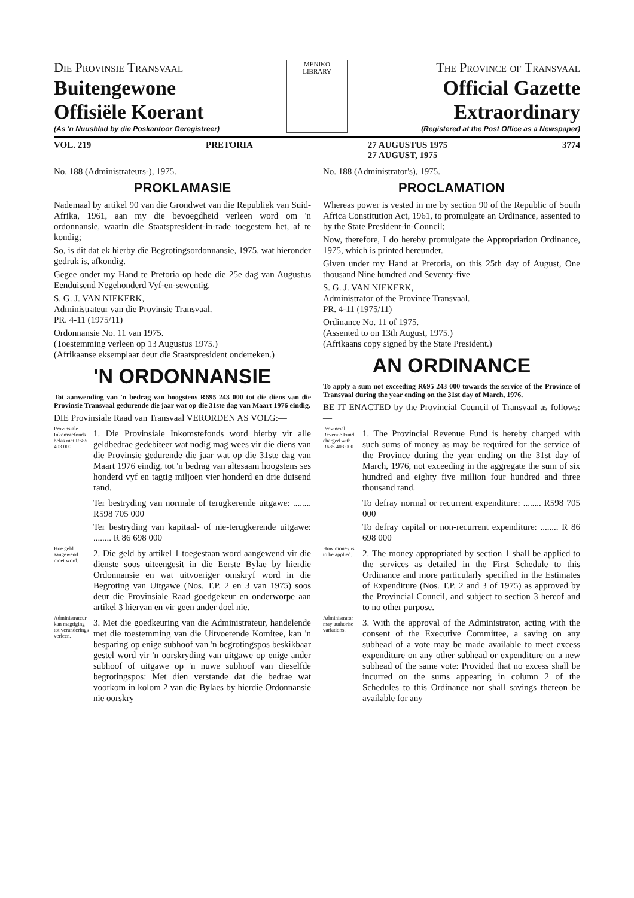Die Provinsie Transvaal
Buitengewone
Offisiële Koerant
(As 'n Nuusblad by die Poskantoor Geregistreer)
MENIKO
LIBRARY
The Province of Transvaal
Official Gazette
Extraordinary
(Registered at the Post Office as a Newspaper)
VOL. 219 PRETORIA 27 AUGUSTUS 1975
27 AUGUST, 1975 3774
No. 188 (Administrateurs-), 1975.
PROKLAMASIE
Nademaal by artikel 90 van die Grondwet van die Republiek van Suid-Afrika, 1961, aan my die bevoegdheid verleen word om 'n ordonnansie, waarin die Staatspresident-in-rade toegestem het, af te kondig;
So, is dit dat ek hierby die Begrotingsordonnansie, 1975, wat hieronder gedruk is, afkondig.
Gegee onder my Hand te Pretoria op hede die 25e dag van Augustus Eenduisend Negehonderd Vyf-en-sewentig.
S. G. J. VAN NIEKERK,
Administrateur van die Provinsie Transvaal.
PR. 4-11 (1975/11)
Ordonnansie No. 11 van 1975.
(Toestemming verleen op 13 Augustus 1975.)
(Afrikaanse eksemplaar deur die Staatspresident onderteken.)
'N ORDONNANSIE
Tot aanwending van 'n bedrag van hoogstens R695 243 000 tot die diens van die Provinsie Transvaal gedurende die jaar wat op die 31ste dag van Maart 1976 eindig.
DIE Provinsiale Raad van Transvaal VERORDEN AS VOLG:—
Provinsiale Inkomstefonds belas met R685 403 000
1. Die Provinsiale Inkomstefonds word hierby vir alle geldbedrae gedebiteer wat nodig mag wees vir die diens van die Provinsie gedurende die jaar wat op die 31ste dag van Maart 1976 eindig, tot 'n bedrag van altesaam hoogstens ses honderd vyf en tagtig miljoen vier honderd en drie duisend rand.
Ter bestryding van normale of terugkerende uitgawe: ........ R598 705 000
Ter bestryding van kapitaal- of nie-terugkerende uitgawe: ........ R 86 698 000
Hoe geld aangewend moet word.
2. Die geld by artikel 1 toegestaan word aangewend vir die dienste soos uiteengesit in die Eerste Bylae by hierdie Ordonnansie en wat uitvoeriger omskryf word in die Begroting van Uitgawe (Nos. T.P. 2 en 3 van 1975) soos deur die Provinsiale Raad goedgekeur en onderworpe aan artikel 3 hiervan en vir geen ander doel nie.
Administrateur kan magtiging tot veranderings verleen.
3. Met die goedkeuring van die Administrateur, handelende met die toestemming van die Uitvoerende Komitee, kan 'n besparing op enige subhoof van 'n begrotingspos beskikbaar gestel word vir 'n oorskryding van uitgawe op enige ander subhoof of uitgawe op 'n nuwe subhoof van dieselfde begrotingspos: Met dien verstande dat die bedrae wat voorkom in kolom 2 van die Bylaes by hierdie Ordonnansie nie oorskry
No. 188 (Administrator's), 1975.
PROCLAMATION
Whereas power is vested in me by section 90 of the Republic of South Africa Constitution Act, 1961, to promulgate an Ordinance, assented to by the State President-in-Council;
Now, therefore, I do hereby promulgate the Appropriation Ordinance, 1975, which is printed hereunder.
Given under my Hand at Pretoria, on this 25th day of August, One thousand Nine hundred and Seventy-five
S. G. J. VAN NIEKERK,
Administrator of the Province Transvaal.
PR. 4-11 (1975/11)
Ordinance No. 11 of 1975.
(Assented to on 13th August, 1975.)
(Afrikaans copy signed by the State President.)
AN ORDINANCE
To apply a sum not exceeding R695 243 000 towards the service of the Province of Transvaal during the year ending on the 31st day of March, 1976.
BE IT ENACTED by the Provincial Council of Transvaal as follows:—
Provincial Revenue Fund charged with R685 403 000
1. The Provincial Revenue Fund is hereby charged with such sums of money as may be required for the service of the Province during the year ending on the 31st day of March, 1976, not exceeding in the aggregate the sum of six hundred and eighty five million four hundred and three thousand rand.
To defray normal or recurrent expenditure: ........ R598 705 000
To defray capital or non-recurrent expenditure: ........ R 86 698 000
How money is to be applied.
2. The money appropriated by section 1 shall be applied to the services as detailed in the First Schedule to this Ordinance and more particularly specified in the Estimates of Expenditure (Nos. T.P. 2 and 3 of 1975) as approved by the Provincial Council, and subject to section 3 hereof and to no other purpose.
Administrator may authorise variations.
3. With the approval of the Administrator, acting with the consent of the Executive Committee, a saving on any subhead of a vote may be made available to meet excess expenditure on any other subhead or expenditure on a new subhead of the same vote: Provided that no excess shall be incurred on the sums appearing in column 2 of the Schedules to this Ordinance nor shall savings thereon be available for any